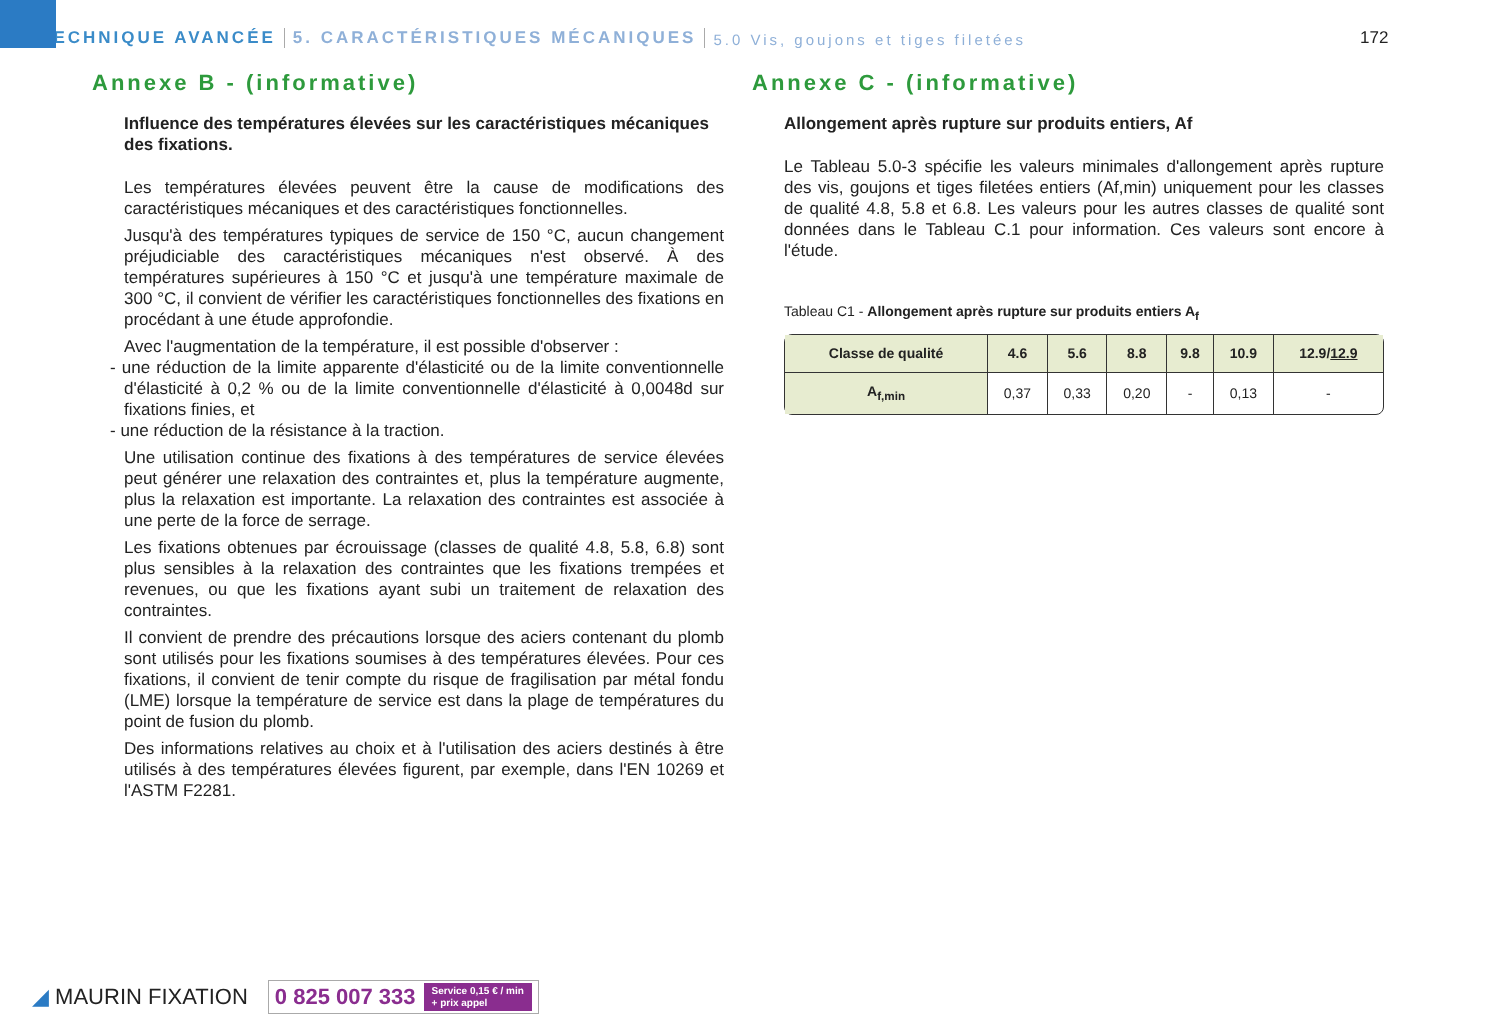TECHNIQUE AVANCÉE 5. CARACTÉRISTIQUES MÉCANIQUES 5.0 Vis, goujons et tiges filetées
172
Annexe B - (informative)
Influence des températures élevées sur les caractéristiques mécaniques des fixations.
Les températures élevées peuvent être la cause de modifications des caractéristiques mécaniques et des caractéristiques fonctionnelles.
Jusqu'à des températures typiques de service de 150 °C, aucun changement préjudiciable des caractéristiques mécaniques n'est observé. À des températures supérieures à 150 °C et jusqu'à une température maximale de 300 °C, il convient de vérifier les caractéristiques fonctionnelles des fixations en procédant à une étude approfondie.
Avec l'augmentation de la température, il est possible d'observer :
- une réduction de la limite apparente d'élasticité ou de la limite conventionnelle d'élasticité à 0,2 % ou de la limite conventionnelle d'élasticité à 0,0048d sur fixations finies, et
- une réduction de la résistance à la traction.
Une utilisation continue des fixations à des températures de service élevées peut générer une relaxation des contraintes et, plus la température augmente, plus la relaxation est importante. La relaxation des contraintes est associée à une perte de la force de serrage.
Les fixations obtenues par écrouissage (classes de qualité 4.8, 5.8, 6.8) sont plus sensibles à la relaxation des contraintes que les fixations trempées et revenues, ou que les fixations ayant subi un traitement de relaxation des contraintes.
Il convient de prendre des précautions lorsque des aciers contenant du plomb sont utilisés pour les fixations soumises à des températures élevées. Pour ces fixations, il convient de tenir compte du risque de fragilisation par métal fondu (LME) lorsque la température de service est dans la plage de températures du point de fusion du plomb.
Des informations relatives au choix et à l'utilisation des aciers destinés à être utilisés à des températures élevées figurent, par exemple, dans l'EN 10269 et l'ASTM F2281.
Annexe C - (informative)
Allongement après rupture sur produits entiers, Af
Le Tableau 5.0-3 spécifie les valeurs minimales d'allongement après rupture des vis, goujons et tiges filetées entiers (Af,min) uniquement pour les classes de qualité 4.8, 5.8 et 6.8. Les valeurs pour les autres classes de qualité sont données dans le Tableau C.1 pour information. Ces valeurs sont encore à l'étude.
Tableau C1 - Allongement après rupture sur produits entiers A<sub>f</sub>
| Classe de qualité | 4.6 | 5.6 | 8.8 | 9.8 | 10.9 | 12.9/ 12.9 |
| --- | --- | --- | --- | --- | --- | --- |
| A<sub>f,min</sub> | 0,37 | 0,33 | 0,20 | - | 0,13 | - |
◢ MAURIN FIXATION 0 825 007 333 Service 0,15 € / min
+ prix appel